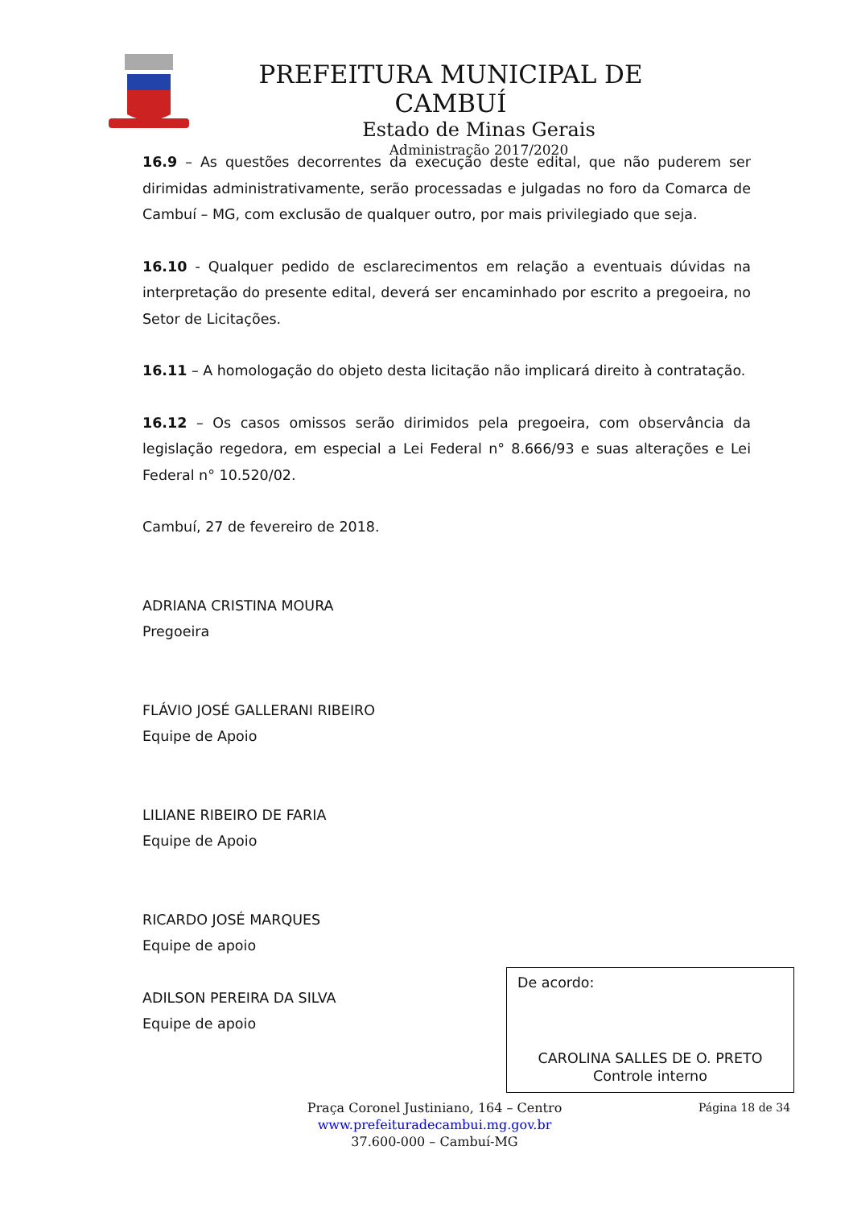PREFEITURA MUNICIPAL DE CAMBUÍ
Estado de Minas Gerais
Administração 2017/2020
16.9 – As questões decorrentes da execução deste edital, que não puderem ser dirimidas administrativamente, serão processadas e julgadas no foro da Comarca de Cambuí – MG, com exclusão de qualquer outro, por mais privilegiado que seja.
16.10 - Qualquer pedido de esclarecimentos em relação a eventuais dúvidas na interpretação do presente edital, deverá ser encaminhado por escrito a pregoeira, no Setor de Licitações.
16.11 – A homologação do objeto desta licitação não implicará direito à contratação.
16.12 – Os casos omissos serão dirimidos pela pregoeira, com observância da legislação regedora, em especial a Lei Federal n° 8.666/93 e suas alterações e Lei Federal n° 10.520/02.
Cambuí, 27 de fevereiro de 2018.
ADRIANA CRISTINA MOURA
Pregoeira
FLÁVIO JOSÉ GALLERANI RIBEIRO
Equipe de Apoio
LILIANE RIBEIRO DE FARIA
Equipe de Apoio
RICARDO JOSÉ MARQUES
Equipe de apoio
ADILSON PEREIRA DA SILVA
Equipe de apoio
De acordo:
CAROLINA SALLES DE O. PRETO
Controle interno
Praça Coronel Justiniano, 164 – Centro
www.prefeituradecambui.mg.gov.br
37.600-000 – Cambuí-MG
Página 18 de 34